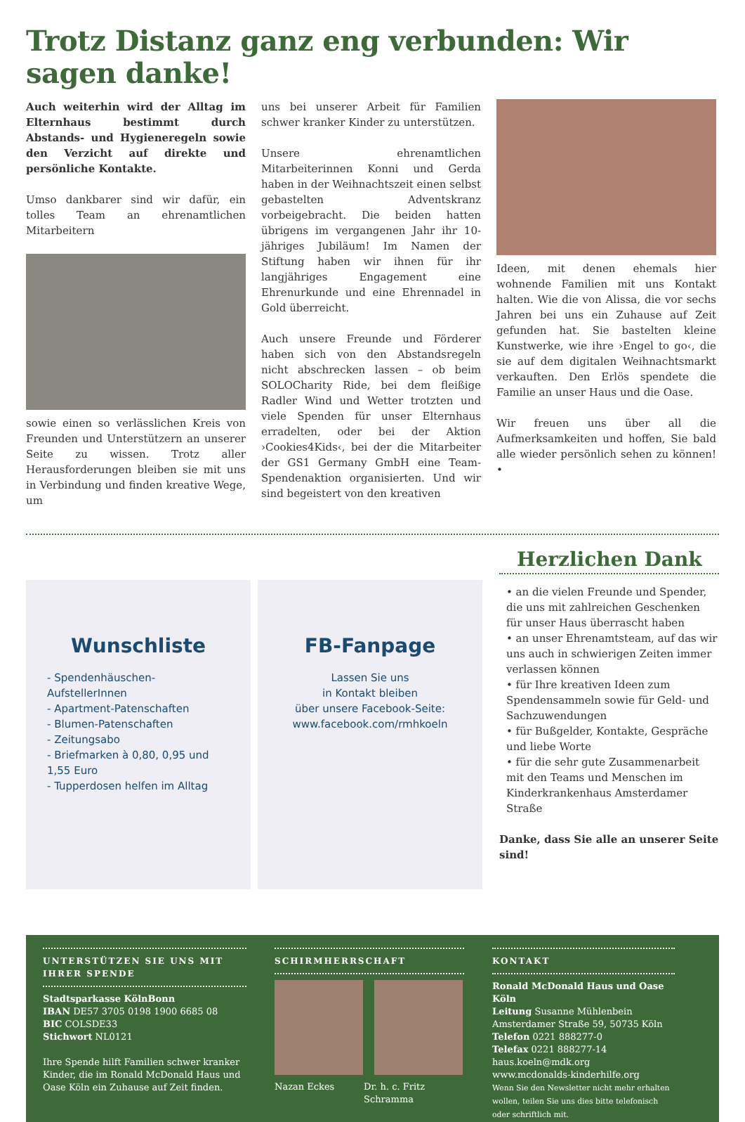Trotz Distanz ganz eng verbunden: Wir sagen danke!
Auch weiterhin wird der Alltag im Elternhaus bestimmt durch Abstands- und Hygieneregeln sowie den Verzicht auf direkte und persönliche Kontakte.
Umso dankbarer sind wir dafür, ein tolles Team an ehrenamtlichen Mitarbeitern
sowie einen so verlässlichen Kreis von Freunden und Unterstützern an unserer Seite zu wissen. Trotz aller Herausforderungen bleiben sie mit uns in Verbindung und finden kreative Wege, um
uns bei unserer Arbeit für Familien schwer kranker Kinder zu unterstützen.
Unsere ehrenamtlichen Mitarbeiterinnen Konni und Gerda haben in der Weihnachtszeit einen selbst gebastelten Adventskranz vorbeigebracht. Die beiden hatten übrigens im vergangenen Jahr ihr 10-jähriges Jubiläum! Im Namen der Stiftung haben wir ihnen für ihr langjähriges Engagement eine Ehrenurkunde und eine Ehrennadel in Gold überreicht.
Auch unsere Freunde und Förderer haben sich von den Abstandsregeln nicht abschrecken lassen – ob beim SOLOCharity Ride, bei dem fleißige Radler Wind und Wetter trotzten und viele Spenden für unser Elternhaus erradelten, oder bei der Aktion ›Cookies4Kids‹, bei der die Mitarbeiter der GS1 Germany GmbH eine Team-Spendenaktion organisierten. Und wir sind begeistert von den kreativen
Ideen, mit denen ehemals hier wohnende Familien mit uns Kontakt halten. Wie die von Alissa, die vor sechs Jahren bei uns ein Zuhause auf Zeit gefunden hat. Sie bastelten kleine Kunstwerke, wie ihre ›Engel to go‹, die sie auf dem digitalen Weihnachtsmarkt verkauften. Den Erlös spendete die Familie an unser Haus und die Oase.
Wir freuen uns über all die Aufmerksamkeiten und hoffen, Sie bald alle wieder persönlich sehen zu können! •
Wunschliste
- Spendenhäuschen-AufstellerInnen
- Apartment-Patenschaften
- Blumen-Patenschaften
- Zeitungsabo
- Briefmarken à 0,80, 0,95 und 1,55 Euro
- Tupperdosen helfen im Alltag
FB-Fanpage
Lassen Sie uns
in Kontakt bleiben
über unsere Facebook-Seite:
www.facebook.com/rmhkoeln
Herzlichen Dank
• an die vielen Freunde und Spender, die uns mit zahlreichen Geschenken für unser Haus überrascht haben
• an unser Ehrenamtsteam, auf das wir uns auch in schwierigen Zeiten immer verlassen können
• für Ihre kreativen Ideen zum Spendensammeln sowie für Geld- und Sachzuwendungen
• für Bußgelder, Kontakte, Gespräche und liebe Worte
• für die sehr gute Zusammenarbeit mit den Teams und Menschen im Kinderkrankenhaus Amsterdamer Straße
Danke, dass Sie alle an unserer Seite sind!
UNTERSTÜTZEN SIE UNS MIT IHRER SPENDE
Stadtsparkasse KölnBonn
IBAN DE57 3705 0198 1900 6685 08
BIC COLSDE33
Stichwort NL0121
Ihre Spende hilft Familien schwer kranker Kinder, die im Ronald McDonald Haus und Oase Köln ein Zuhause auf Zeit finden.
SCHIRMHERRSCHAFT
Nazan Eckes Dr. h. c. Fritz Schramma
KONTAKT
Ronald McDonald Haus und Oase Köln
Leitung Susanne Mühlenbein
Amsterdamer Straße 59, 50735 Köln
Telefon 0221 888277-0
Telefax 0221 888277-14
haus.koeln@mdk.org
www.mcdonalds-kinderhilfe.org
Wenn Sie den Newsletter nicht mehr erhalten wollen, teilen Sie uns dies bitte telefonisch oder schriftlich mit.